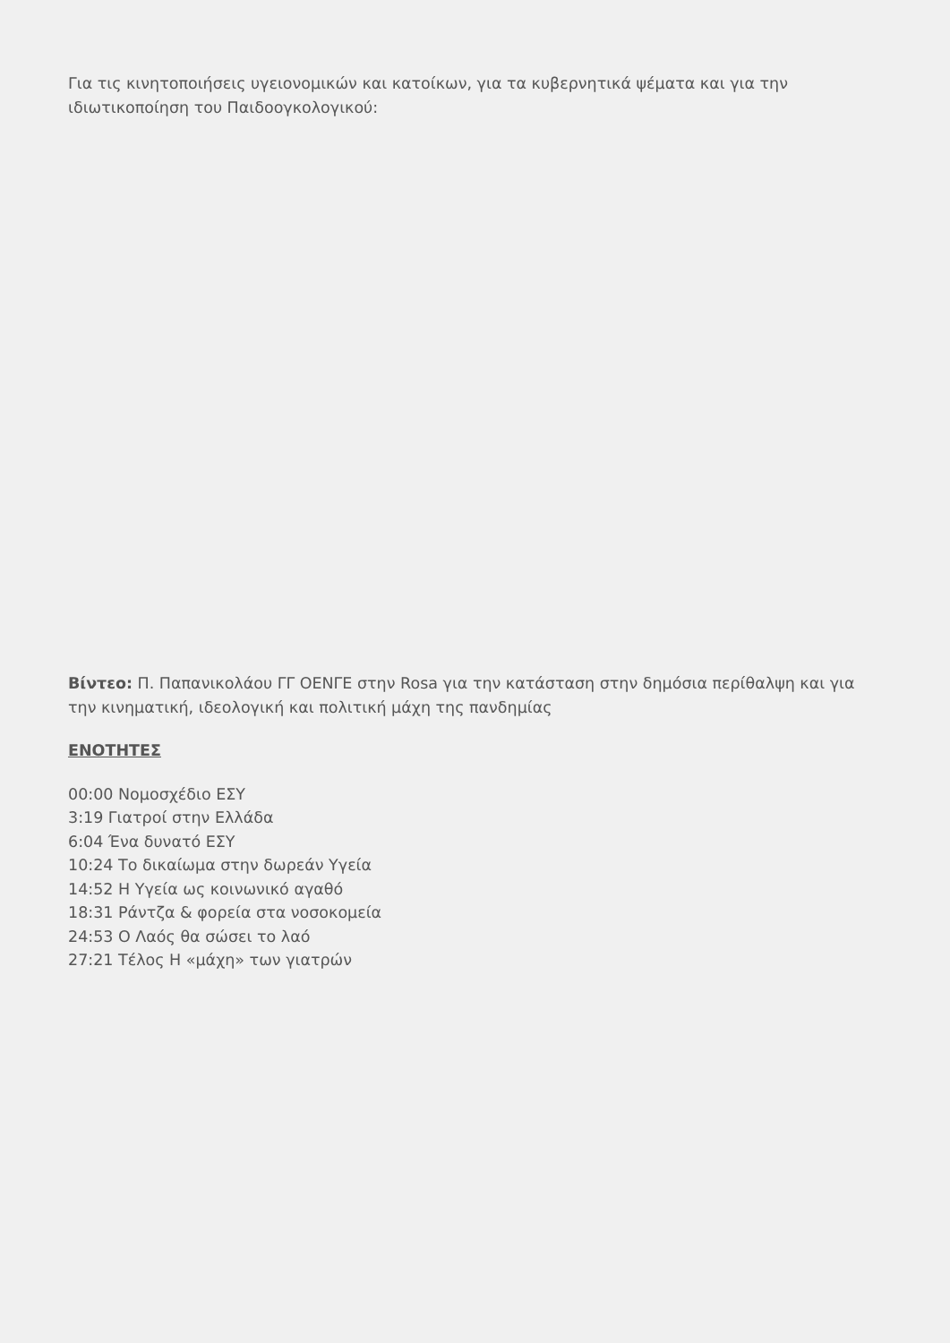Για τις κινητοποιήσεις υγειονομικών και κατοίκων, για τα κυβερνητικά ψέματα και για την ιδιωτικοποίηση του Παιδοογκολογικού:
Βίντεο: Π. Παπανικολάου ΓΓ ΟΕΝΓΕ στην Rosa για την κατάσταση στην δημόσια περίθαλψη και για την κινηματική, ιδεολογική και πολιτική μάχη της πανδημίας
ΕΝΟΤΗΤΕΣ
00:00 Νομοσχέδιο ΕΣΥ
3:19 Γιατροί στην Ελλάδα
6:04 Ένα δυνατό ΕΣΥ
10:24 Το δικαίωμα στην δωρεάν Υγεία
14:52 Η Υγεία ως κοινωνικό αγαθό
18:31 Ράντζα & φορεία στα νοσοκομεία
24:53 Ο Λαός θα σώσει το λαό
27:21 Τέλος Η «μάχη» των γιατρών